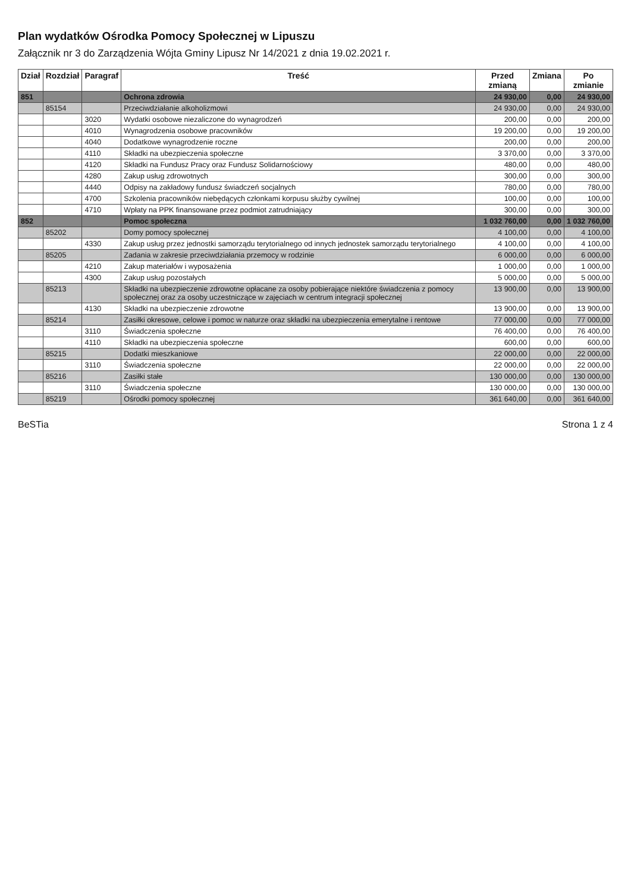Plan wydatków Ośrodka Pomocy Społecznej w Lipuszu
Załącznik nr 3 do Zarządzenia Wójta Gminy Lipusz Nr 14/2021 z dnia 19.02.2021 r.
| Dział | Rozdział | Paragraf | Treść | Przed zmianą | Zmiana | Po zmianie |
| --- | --- | --- | --- | --- | --- | --- |
| 851 | | | Ochrona zdrowia | 24 930,00 | 0,00 | 24 930,00 |
| | 85154 | | Przeciwdziałanie alkoholizmowi | 24 930,00 | 0,00 | 24 930,00 |
| | | 3020 | Wydatki osobowe niezaliczone do wynagrodzeń | 200,00 | 0,00 | 200,00 |
| | | 4010 | Wynagrodzenia osobowe pracowników | 19 200,00 | 0,00 | 19 200,00 |
| | | 4040 | Dodatkowe wynagrodzenie roczne | 200,00 | 0,00 | 200,00 |
| | | 4110 | Składki na ubezpieczenia społeczne | 3 370,00 | 0,00 | 3 370,00 |
| | | 4120 | Składki na Fundusz Pracy oraz Fundusz Solidarnościowy | 480,00 | 0,00 | 480,00 |
| | | 4280 | Zakup usług zdrowotnych | 300,00 | 0,00 | 300,00 |
| | | 4440 | Odpisy na zakładowy fundusz świadczeń socjalnych | 780,00 | 0,00 | 780,00 |
| | | 4700 | Szkolenia pracowników niebędących członkami korpusu służby cywilnej | 100,00 | 0,00 | 100,00 |
| | | 4710 | Wpłaty na PPK finansowane przez podmiot zatrudniający | 300,00 | 0,00 | 300,00 |
| 852 | | | Pomoc społeczna | 1 032 760,00 | 0,00 | 1 032 760,00 |
| | 85202 | | Domy pomocy społecznej | 4 100,00 | 0,00 | 4 100,00 |
| | | 4330 | Zakup usług przez jednostki samorządu terytorialnego od innych jednostek samorządu terytorialnego | 4 100,00 | 0,00 | 4 100,00 |
| | 85205 | | Zadania w zakresie przeciwdziałania przemocy w rodzinie | 6 000,00 | 0,00 | 6 000,00 |
| | | 4210 | Zakup materiałów i wyposażenia | 1 000,00 | 0,00 | 1 000,00 |
| | | 4300 | Zakup usług pozostałych | 5 000,00 | 0,00 | 5 000,00 |
| | 85213 | | Składki na ubezpieczenie zdrowotne opłacane za osoby pobierające niektóre świadczenia z pomocy społecznej oraz za osoby uczestniczące w zajęciach w centrum integracji społecznej | 13 900,00 | 0,00 | 13 900,00 |
| | | 4130 | Składki na ubezpieczenie zdrowotne | 13 900,00 | 0,00 | 13 900,00 |
| | 85214 | | Zasiłki okresowe, celowe i pomoc w naturze oraz składki na ubezpieczenia emerytalne i rentowe | 77 000,00 | 0,00 | 77 000,00 |
| | | 3110 | Świadczenia społeczne | 76 400,00 | 0,00 | 76 400,00 |
| | | 4110 | Składki na ubezpieczenia społeczne | 600,00 | 0,00 | 600,00 |
| | 85215 | | Dodatki mieszkaniowe | 22 000,00 | 0,00 | 22 000,00 |
| | | 3110 | Świadczenia społeczne | 22 000,00 | 0,00 | 22 000,00 |
| | 85216 | | Zasiłki stałe | 130 000,00 | 0,00 | 130 000,00 |
| | | 3110 | Świadczenia społeczne | 130 000,00 | 0,00 | 130 000,00 |
| | 85219 | | Ośrodki pomocy społecznej | 361 640,00 | 0,00 | 361 640,00 |
BeSTia Strona 1 z 4